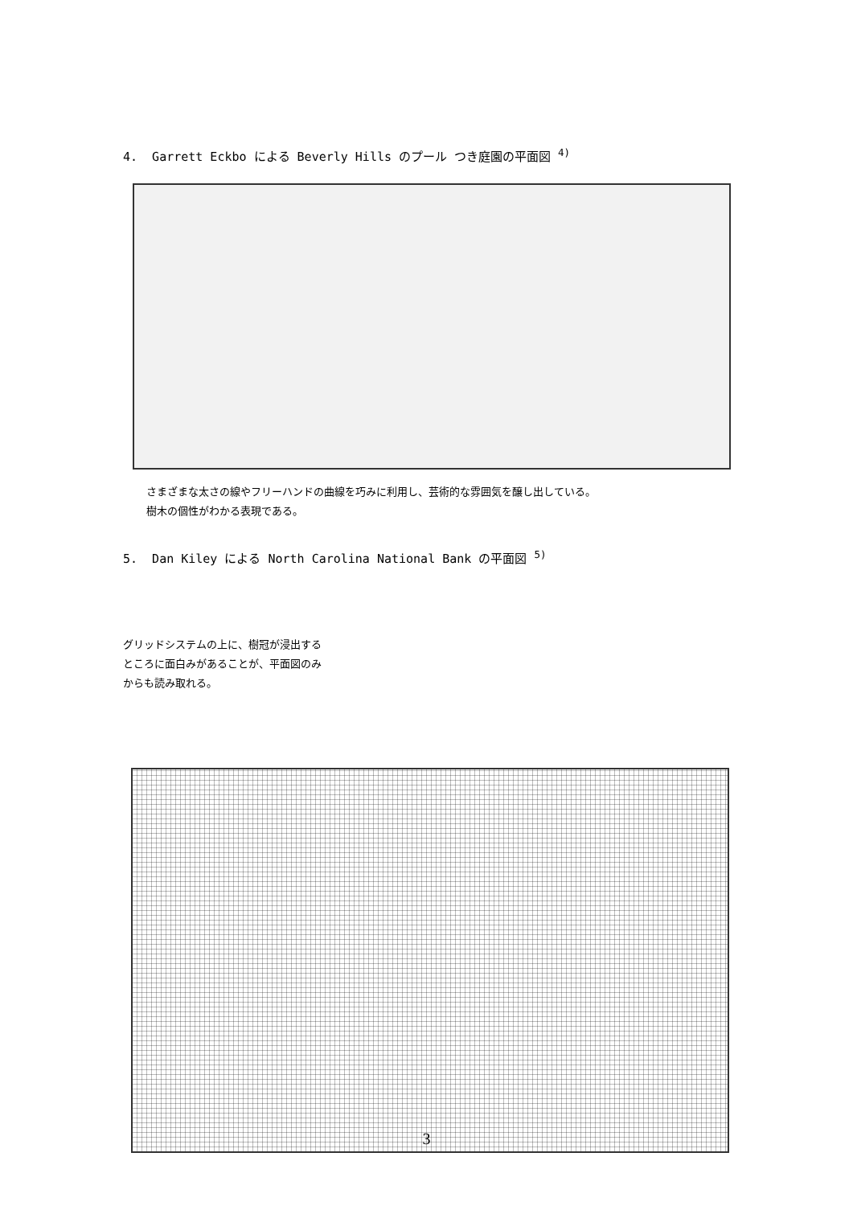4. Garrett Eckbo による Beverly Hills のプール つき庭園の平面図 <sup>4)</sup>
さまざまな太さの線やフリーハンドの曲線を巧みに利用し、芸術的な雰囲気を醸し出している。
樹木の個性がわかる表現である。
5. Dan Kiley による North Carolina National Bank の平面図 <sup>5)</sup>
グリッドシステムの上に、樹冠が浸出する
ところに面白みがあることが、平面図のみ
からも読み取れる。
3